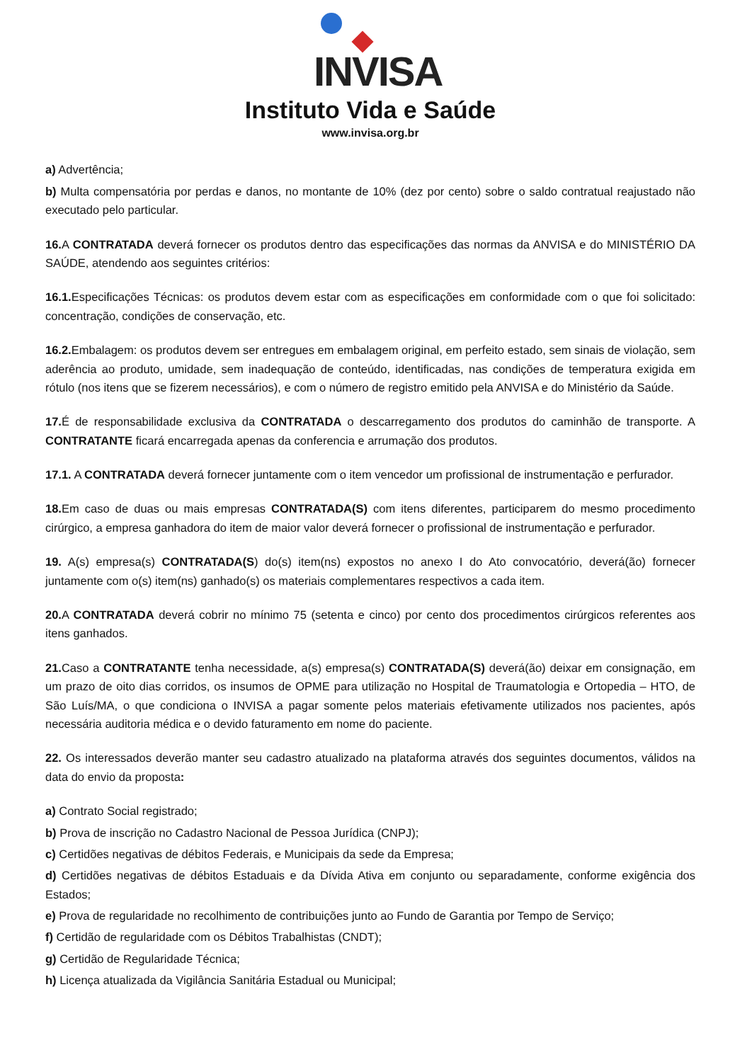INVISA
Instituto Vida e Saúde
www.invisa.org.br
a) Advertência;
b) Multa compensatória por perdas e danos, no montante de 10% (dez por cento) sobre o saldo contratual reajustado não executado pelo particular.
16. A CONTRATADA deverá fornecer os produtos dentro das especificações das normas da ANVISA e do MINISTÉRIO DA SAÚDE, atendendo aos seguintes critérios:
16.1. Especificações Técnicas: os produtos devem estar com as especificações em conformidade com o que foi solicitado: concentração, condições de conservação, etc.
16.2. Embalagem: os produtos devem ser entregues em embalagem original, em perfeito estado, sem sinais de violação, sem aderência ao produto, umidade, sem inadequação de conteúdo, identificadas, nas condições de temperatura exigida em rótulo (nos itens que se fizerem necessários), e com o número de registro emitido pela ANVISA e do Ministério da Saúde.
17. É de responsabilidade exclusiva da CONTRATADA o descarregamento dos produtos do caminhão de transporte. A CONTRATANTE ficará encarregada apenas da conferencia e arrumação dos produtos.
17.1. A CONTRATADA deverá fornecer juntamente com o item vencedor um profissional de instrumentação e perfurador.
18. Em caso de duas ou mais empresas CONTRATADA(S) com itens diferentes, participarem do mesmo procedimento cirúrgico, a empresa ganhadora do item de maior valor deverá fornecer o profissional de instrumentação e perfurador.
19. A(s) empresa(s) CONTRATADA(S) do(s) item(ns) expostos no anexo I do Ato convocatório, deverá(ão) fornecer juntamente com o(s) item(ns) ganhado(s) os materiais complementares respectivos a cada item.
20. A CONTRATADA deverá cobrir no mínimo 75 (setenta e cinco) por cento dos procedimentos cirúrgicos referentes aos itens ganhados.
21. Caso a CONTRATANTE tenha necessidade, a(s) empresa(s) CONTRATADA(S) deverá(ão) deixar em consignação, em um prazo de oito dias corridos, os insumos de OPME para utilização no Hospital de Traumatologia e Ortopedia – HTO, de São Luís/MA, o que condiciona o INVISA a pagar somente pelos materiais efetivamente utilizados nos pacientes, após necessária auditoria médica e o devido faturamento em nome do paciente.
22. Os interessados deverão manter seu cadastro atualizado na plataforma através dos seguintes documentos, válidos na data do envio da proposta:
a) Contrato Social registrado;
b) Prova de inscrição no Cadastro Nacional de Pessoa Jurídica (CNPJ);
c) Certidões negativas de débitos Federais, e Municipais da sede da Empresa;
d) Certidões negativas de débitos Estaduais e da Dívida Ativa em conjunto ou separadamente, conforme exigência dos Estados;
e) Prova de regularidade no recolhimento de contribuições junto ao Fundo de Garantia por Tempo de Serviço;
f) Certidão de regularidade com os Débitos Trabalhistas (CNDT);
g) Certidão de Regularidade Técnica;
h) Licença atualizada da Vigilância Sanitária Estadual ou Municipal;